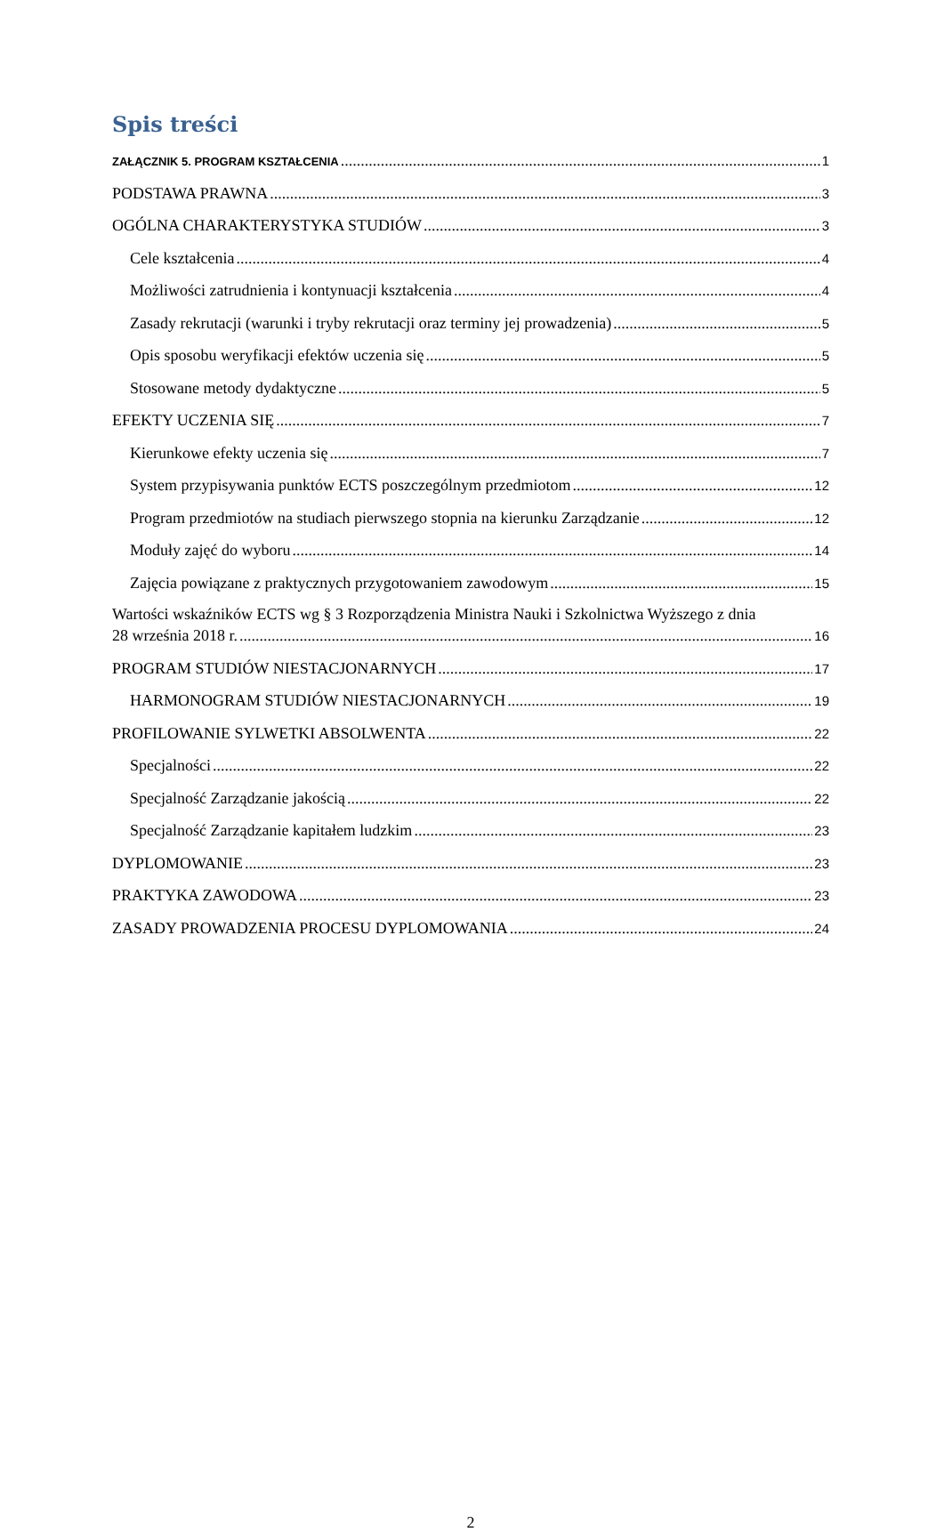Spis treści
ZAŁĄCZNIK 5. PROGRAM KSZTAŁCENIA 1
PODSTAWA PRAWNA 3
OGÓLNA CHARAKTERYSTYKA STUDIÓW 3
Cele kształcenia 4
Możliwości zatrudnienia i kontynuacji kształcenia 4
Zasady rekrutacji (warunki i tryby rekrutacji oraz terminy jej prowadzenia) 5
Opis sposobu weryfikacji efektów uczenia się 5
Stosowane metody dydaktyczne 5
EFEKTY UCZENIA SIĘ 7
Kierunkowe efekty uczenia się 7
System przypisywania punktów ECTS poszczególnym przedmiotom 12
Program przedmiotów na studiach pierwszego stopnia na kierunku Zarządzanie 12
Moduły zajęć do wyboru 14
Zajęcia powiązane z praktycznych przygotowaniem zawodowym 15
Wartości wskaźników ECTS wg § 3 Rozporządzenia Ministra Nauki i Szkolnictwa Wyższego z dnia
28 września 2018 r. 16
PROGRAM STUDIÓW NIESTACJONARNYCH 17
HARMONOGRAM STUDIÓW NIESTACJONARNYCH 19
PROFILOWANIE SYLWETKI ABSOLWENTA 22
Specjalności 22
Specjalność Zarządzanie jakością 22
Specjalność Zarządzanie kapitałem ludzkim 23
DYPLOMOWANIE 23
PRAKTYKA ZAWODOWA 23
ZASADY PROWADZENIA PROCESU DYPLOMOWANIA 24
2